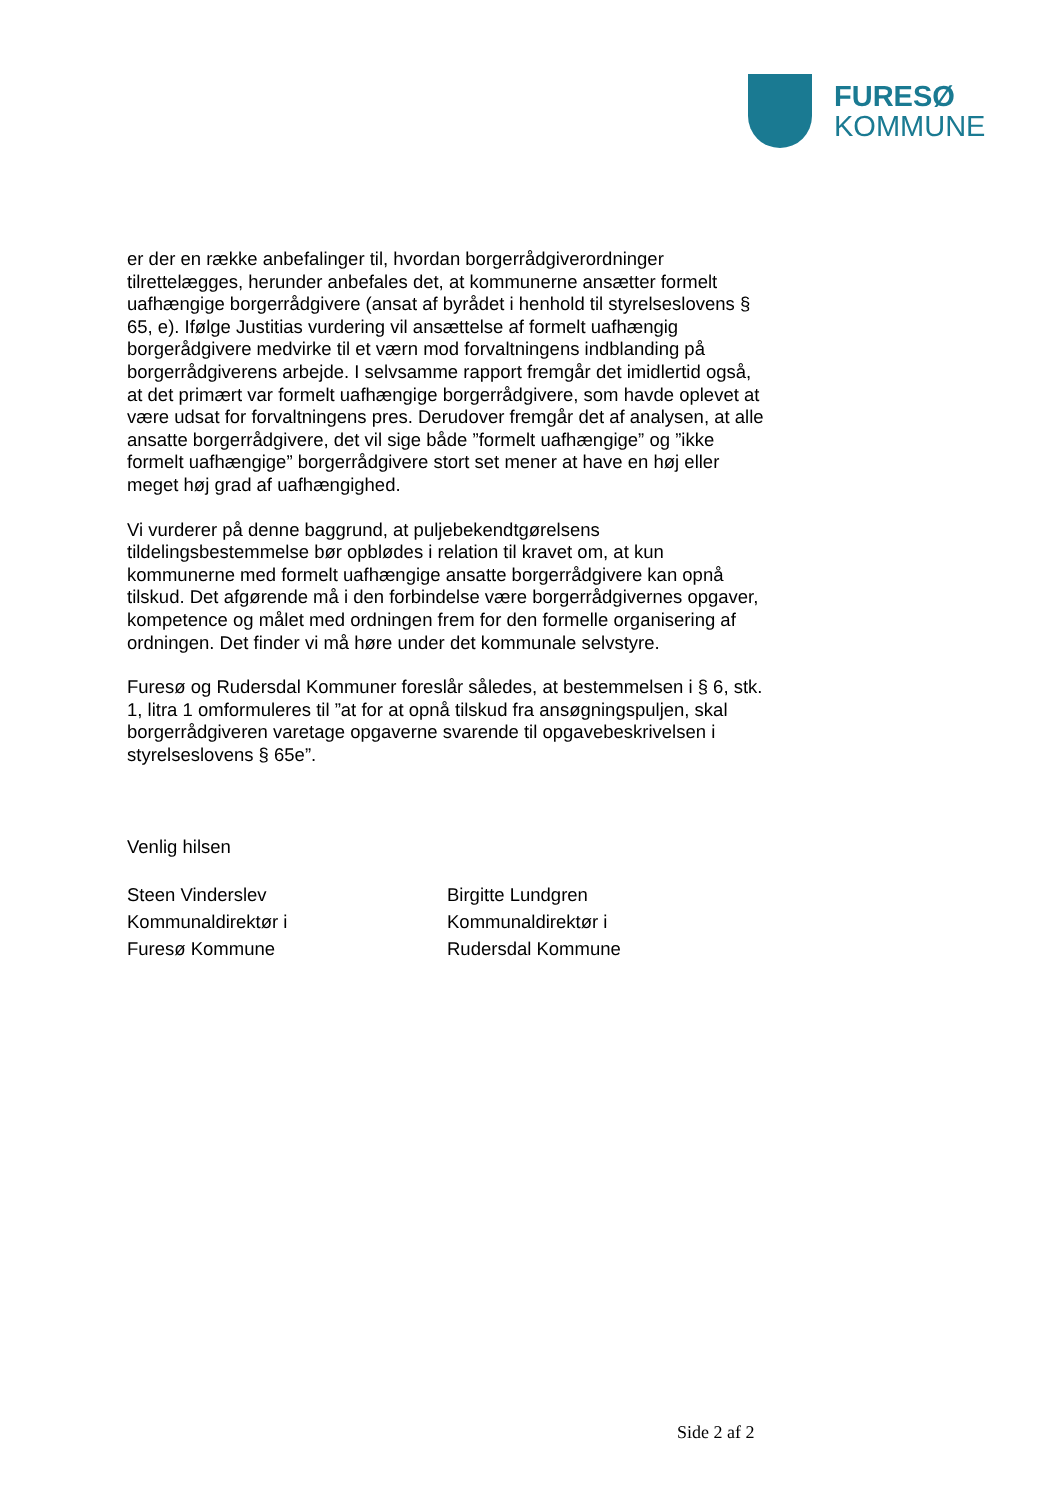FURESØ
KOMMUNE
er der en række anbefalinger til, hvordan borgerrådgiverordninger tilrettelægges, herunder anbefales det, at kommunerne ansætter formelt uafhængige borgerrådgivere (ansat af byrådet i henhold til styrelseslovens § 65, e). Ifølge Justitias vurdering vil ansættelse af formelt uafhængig borgerådgivere medvirke til et værn mod forvaltningens indblanding på borgerrådgiverens arbejde. I selvsamme rapport fremgår det imidlertid også, at det primært var formelt uafhængige borgerrådgivere, som havde oplevet at være udsat for forvaltningens pres. Derudover fremgår det af analysen, at alle ansatte borgerrådgivere, det vil sige både ”formelt uafhængige” og ”ikke formelt uafhængige” borgerrådgivere stort set mener at have en høj eller meget høj grad af uafhængighed.
Vi vurderer på denne baggrund, at puljebekendtgørelsens tildelingsbestemmelse bør opblødes i relation til kravet om, at kun kommunerne med formelt uafhængige ansatte borgerrådgivere kan opnå tilskud. Det afgørende må i den forbindelse være borgerrådgivernes opgaver, kompetence og målet med ordningen frem for den formelle organisering af ordningen. Det finder vi må høre under det kommunale selvstyre.
Furesø og Rudersdal Kommuner foreslår således, at bestemmelsen i § 6, stk. 1, litra 1 omformuleres til ”at for at opnå tilskud fra ansøgningspuljen, skal borgerrådgiveren varetage opgaverne svarende til opgavebeskrivelsen i styrelseslovens § 65e”.
Venlig hilsen
Steen Vinderslev
Kommunaldirektør i
Furesø Kommune
Birgitte Lundgren
Kommunaldirektør i
Rudersdal Kommune
Side 2 af 2